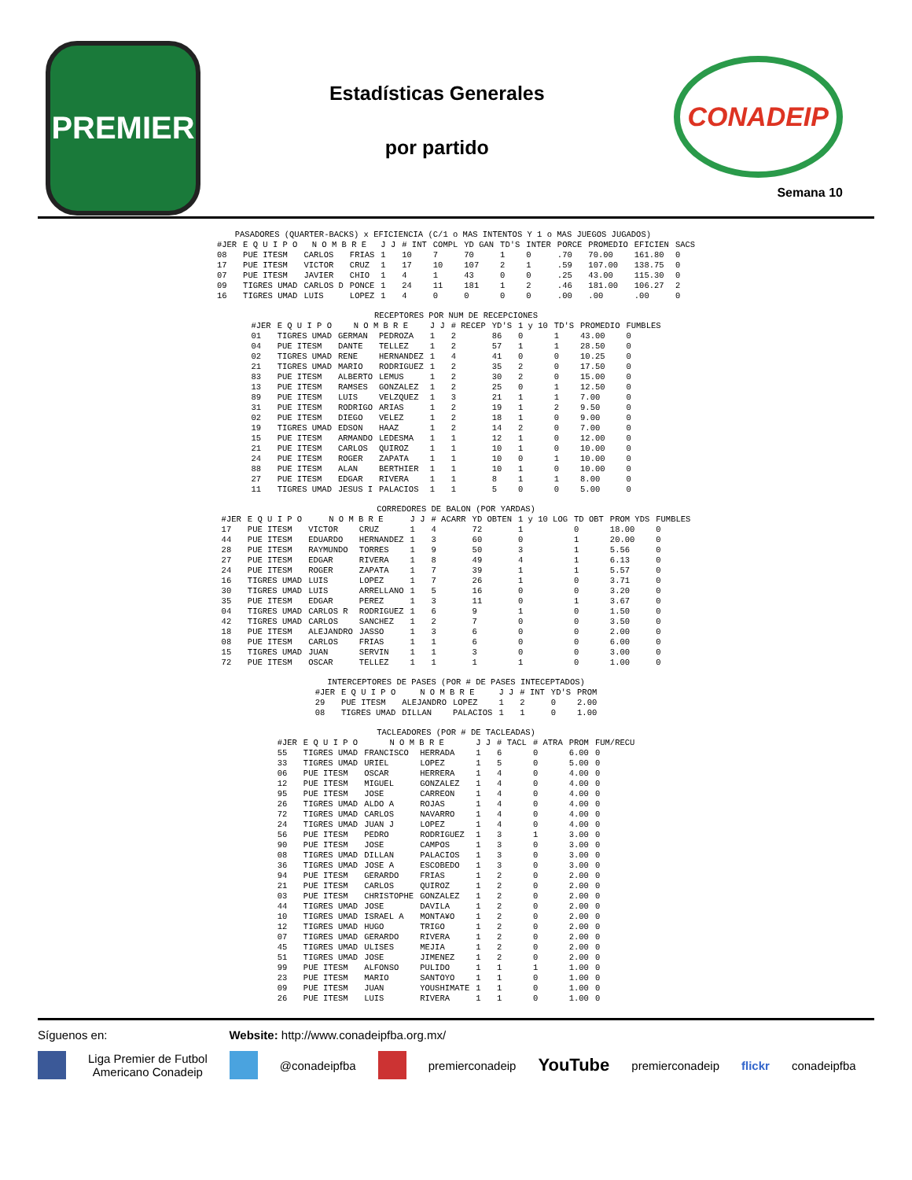PREMIER
Estadísticas Generales
por partido
CONADEIP
Semana 10
| PASADORES (QUARTER-BACKS) x EFICIENCIA (C/1 o MAS INTENTOS Y 1 o MAS JUEGOS JUGADOS) | | | | | | | | | | | | | |
| #JER | E Q U I P O | N O M B R E | | J J | # INT | COMPL | YD GAN | TD'S | INTER | PORCE | PROMEDIO | EFICIEN | SACS |
| 08 | PUE ITESM | CARLOS | FRIAS | 1 | 10 | 7 | 70 | 1 | 0 | .70 | 70.00 | 161.80 | 0 |
| 17 | PUE ITESM | VICTOR | CRUZ | 1 | 17 | 10 | 107 | 2 | 1 | .59 | 107.00 | 138.75 | 0 |
| 07 | PUE ITESM | JAVIER | CHIO | 1 | 4 | 1 | 43 | 0 | 0 | .25 | 43.00 | 115.30 | 0 |
| 09 | TIGRES UMAD | CARLOS D | PONCE | 1 | 24 | 11 | 181 | 1 | 2 | .46 | 181.00 | 106.27 | 2 |
| 16 | TIGRES UMAD | LUIS | LOPEZ | 1 | 4 | 0 | 0 | 0 | 0 | .00 | .00 | .00 | 0 |
| RECEPTORES POR NUM DE RECEPCIONES | | | | | | | | | | |
| #JER | E Q U I P O | N O M B R E | | J J | # RECEP | YD'S | 1 y 10 | TD'S | PROMEDIO | FUMBLES |
| 01 | TIGRES UMAD | GERMAN | PEDROZA | 1 | 2 | 86 | 0 | 1 | 43.00 | 0 |
| 04 | PUE ITESM | DANTE | TELLEZ | 1 | 2 | 57 | 1 | 1 | 28.50 | 0 |
| 02 | TIGRES UMAD | RENE | HERNANDEZ | 1 | 4 | 41 | 0 | 0 | 10.25 | 0 |
| 21 | TIGRES UMAD | MARIO | RODRIGUEZ | 1 | 2 | 35 | 2 | 0 | 17.50 | 0 |
| 83 | PUE ITESM | ALBERTO | LEMUS | 1 | 2 | 30 | 2 | 0 | 15.00 | 0 |
| 13 | PUE ITESM | RAMSES | GONZALEZ | 1 | 2 | 25 | 0 | 1 | 12.50 | 0 |
| 89 | PUE ITESM | LUIS | VELZQUEZ | 1 | 3 | 21 | 1 | 1 | 7.00 | 0 |
| 31 | PUE ITESM | RODRIGO | ARIAS | 1 | 2 | 19 | 1 | 2 | 9.50 | 0 |
| 02 | PUE ITESM | DIEGO | VELEZ | 1 | 2 | 18 | 1 | 0 | 9.00 | 0 |
| 19 | TIGRES UMAD | EDSON | HAAZ | 1 | 2 | 14 | 2 | 0 | 7.00 | 0 |
| 15 | PUE ITESM | ARMANDO | LEDESMA | 1 | 1 | 12 | 1 | 0 | 12.00 | 0 |
| 21 | PUE ITESM | CARLOS | QUIROZ | 1 | 1 | 10 | 1 | 0 | 10.00 | 0 |
| 24 | PUE ITESM | ROGER | ZAPATA | 1 | 1 | 10 | 0 | 1 | 10.00 | 0 |
| 88 | PUE ITESM | ALAN | BERTHIER | 1 | 1 | 10 | 1 | 0 | 10.00 | 0 |
| 27 | PUE ITESM | EDGAR | RIVERA | 1 | 1 | 8 | 1 | 1 | 8.00 | 0 |
| 11 | TIGRES UMAD | JESUS I | PALACIOS | 1 | 1 | 5 | 0 | 0 | 5.00 | 0 |
| CORREDORES DE BALON (POR YARDAS) | | | | | | | | | | |
| #JER | E Q U I P O | N O M B R E | | J J | # ACARR | YD OBTEN | 1 y 10 LOG | TD OBT | PROM YDS | FUMBLES |
| 17 | PUE ITESM | VICTOR | CRUZ | 1 | 4 | 72 | 1 | 0 | 18.00 | 0 |
| 44 | PUE ITESM | EDUARDO | HERNANDEZ | 1 | 3 | 60 | 0 | 1 | 20.00 | 0 |
| 28 | PUE ITESM | RAYMUNDO | TORRES | 1 | 9 | 50 | 3 | 1 | 5.56 | 0 |
| 27 | PUE ITESM | EDGAR | RIVERA | 1 | 8 | 49 | 4 | 1 | 6.13 | 0 |
| 24 | PUE ITESM | ROGER | ZAPATA | 1 | 7 | 39 | 1 | 1 | 5.57 | 0 |
| 16 | TIGRES UMAD | LUIS | LOPEZ | 1 | 7 | 26 | 1 | 0 | 3.71 | 0 |
| 30 | TIGRES UMAD | LUIS | ARRELLANO | 1 | 5 | 16 | 0 | 0 | 3.20 | 0 |
| 35 | PUE ITESM | EDGAR | PEREZ | 1 | 3 | 11 | 0 | 1 | 3.67 | 0 |
| 04 | TIGRES UMAD | CARLOS R | RODRIGUEZ | 1 | 6 | 9 | 1 | 0 | 1.50 | 0 |
| 42 | TIGRES UMAD | CARLOS | SANCHEZ | 1 | 2 | 7 | 0 | 0 | 3.50 | 0 |
| 18 | PUE ITESM | ALEJANDRO | JASSO | 1 | 3 | 6 | 0 | 0 | 2.00 | 0 |
| 08 | PUE ITESM | CARLOS | FRIAS | 1 | 1 | 6 | 0 | 0 | 6.00 | 0 |
| 15 | TIGRES UMAD | JUAN | SERVIN | 1 | 1 | 3 | 0 | 0 | 3.00 | 0 |
| 72 | PUE ITESM | OSCAR | TELLEZ | 1 | 1 | 1 | 1 | 0 | 1.00 | 0 |
| INTERCEPTORES DE PASES (POR # DE PASES INTECEPTADOS) | | | | | | | |
| #JER | E Q U I P O | N O M B R E | | J J | # INT | YD'S | PROM |
| 29 | PUE ITESM | ALEJANDRO | LOPEZ | 1 | 2 | 0 | 2.00 |
| 08 | TIGRES UMAD | DILLAN | PALACIOS | 1 | 1 | 0 | 1.00 |
| TACLEADORES (POR # DE TACLEADAS) | | | | | | | | |
| #JER | E Q U I P O | N O M B R E | | J J | # TACL | # ATRA | PROM | FUM/RECU |
| 55 | TIGRES UMAD | FRANCISCO | HERRADA | 1 | 6 | 0 | 6.00 | 0 |
| 33 | TIGRES UMAD | URIEL | LOPEZ | 1 | 5 | 0 | 5.00 | 0 |
| 06 | PUE ITESM | OSCAR | HERRERA | 1 | 4 | 0 | 4.00 | 0 |
| 12 | PUE ITESM | MIGUEL | GONZALEZ | 1 | 4 | 0 | 4.00 | 0 |
| 95 | PUE ITESM | JOSE | CARREON | 1 | 4 | 0 | 4.00 | 0 |
| 26 | TIGRES UMAD | ALDO A | ROJAS | 1 | 4 | 0 | 4.00 | 0 |
| 72 | TIGRES UMAD | CARLOS | NAVARRO | 1 | 4 | 0 | 4.00 | 0 |
| 24 | TIGRES UMAD | JUAN J | LOPEZ | 1 | 4 | 0 | 4.00 | 0 |
| 56 | PUE ITESM | PEDRO | RODRIGUEZ | 1 | 3 | 1 | 3.00 | 0 |
| 90 | PUE ITESM | JOSE | CAMPOS | 1 | 3 | 0 | 3.00 | 0 |
| 08 | TIGRES UMAD | DILLAN | PALACIOS | 1 | 3 | 0 | 3.00 | 0 |
| 36 | TIGRES UMAD | JOSE A | ESCOBEDO | 1 | 3 | 0 | 3.00 | 0 |
| 94 | PUE ITESM | GERARDO | FRIAS | 1 | 2 | 0 | 2.00 | 0 |
| 21 | PUE ITESM | CARLOS | QUIROZ | 1 | 2 | 0 | 2.00 | 0 |
| 03 | PUE ITESM | CHRISTOPHE | GONZALEZ | 1 | 2 | 0 | 2.00 | 0 |
| 44 | TIGRES UMAD | JOSE | DAVILA | 1 | 2 | 0 | 2.00 | 0 |
| 10 | TIGRES UMAD | ISRAEL A | MONTA¥O | 1 | 2 | 0 | 2.00 | 0 |
| 12 | TIGRES UMAD | HUGO | TRIGO | 1 | 2 | 0 | 2.00 | 0 |
| 07 | TIGRES UMAD | GERARDO | RIVERA | 1 | 2 | 0 | 2.00 | 0 |
| 45 | TIGRES UMAD | ULISES | MEJIA | 1 | 2 | 0 | 2.00 | 0 |
| 51 | TIGRES UMAD | JOSE | JIMENEZ | 1 | 2 | 0 | 2.00 | 0 |
| 99 | PUE ITESM | ALFONSO | PULIDO | 1 | 1 | 1 | 1.00 | 0 |
| 23 | PUE ITESM | MARIO | SANTOYO | 1 | 1 | 0 | 1.00 | 0 |
| 09 | PUE ITESM | JUAN | YOUSHIMATE | 1 | 1 | 0 | 1.00 | 0 |
| 26 | PUE ITESM | LUIS | RIVERA | 1 | 1 | 0 | 1.00 | 0 |
Síguenos en: Website: http://www.conadeipfba.org.mx/
Liga Premier de Futbol
Americano Conadeip @conadeipfba premierconadeip YouTube premierconadeip flickr conadeipfba